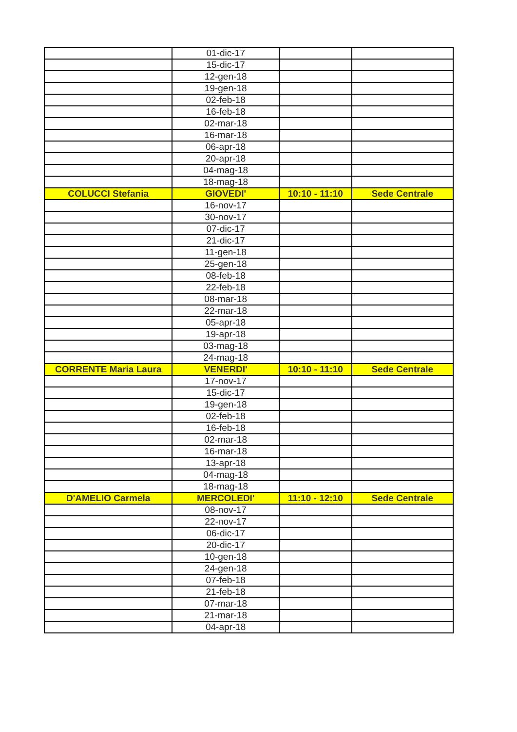| | 01-dic-17 | | |
| | 15-dic-17 | | |
| | 12-gen-18 | | |
| | 19-gen-18 | | |
| | 02-feb-18 | | |
| | 16-feb-18 | | |
| | 02-mar-18 | | |
| | 16-mar-18 | | |
| | 06-apr-18 | | |
| | 20-apr-18 | | |
| | 04-mag-18 | | |
| | 18-mag-18 | | |
| COLUCCI Stefania | GIOVEDI' | 10:10 - 11:10 | Sede Centrale |
| | 16-nov-17 | | |
| | 30-nov-17 | | |
| | 07-dic-17 | | |
| | 21-dic-17 | | |
| | 11-gen-18 | | |
| | 25-gen-18 | | |
| | 08-feb-18 | | |
| | 22-feb-18 | | |
| | 08-mar-18 | | |
| | 22-mar-18 | | |
| | 05-apr-18 | | |
| | 19-apr-18 | | |
| | 03-mag-18 | | |
| | 24-mag-18 | | |
| CORRENTE Maria Laura | VENERDI' | 10:10 - 11:10 | Sede Centrale |
| | 17-nov-17 | | |
| | 15-dic-17 | | |
| | 19-gen-18 | | |
| | 02-feb-18 | | |
| | 16-feb-18 | | |
| | 02-mar-18 | | |
| | 16-mar-18 | | |
| | 13-apr-18 | | |
| | 04-mag-18 | | |
| | 18-mag-18 | | |
| D'AMELIO Carmela | MERCOLEDI' | 11:10 - 12:10 | Sede Centrale |
| | 08-nov-17 | | |
| | 22-nov-17 | | |
| | 06-dic-17 | | |
| | 20-dic-17 | | |
| | 10-gen-18 | | |
| | 24-gen-18 | | |
| | 07-feb-18 | | |
| | 21-feb-18 | | |
| | 07-mar-18 | | |
| | 21-mar-18 | | |
| | 04-apr-18 | | |